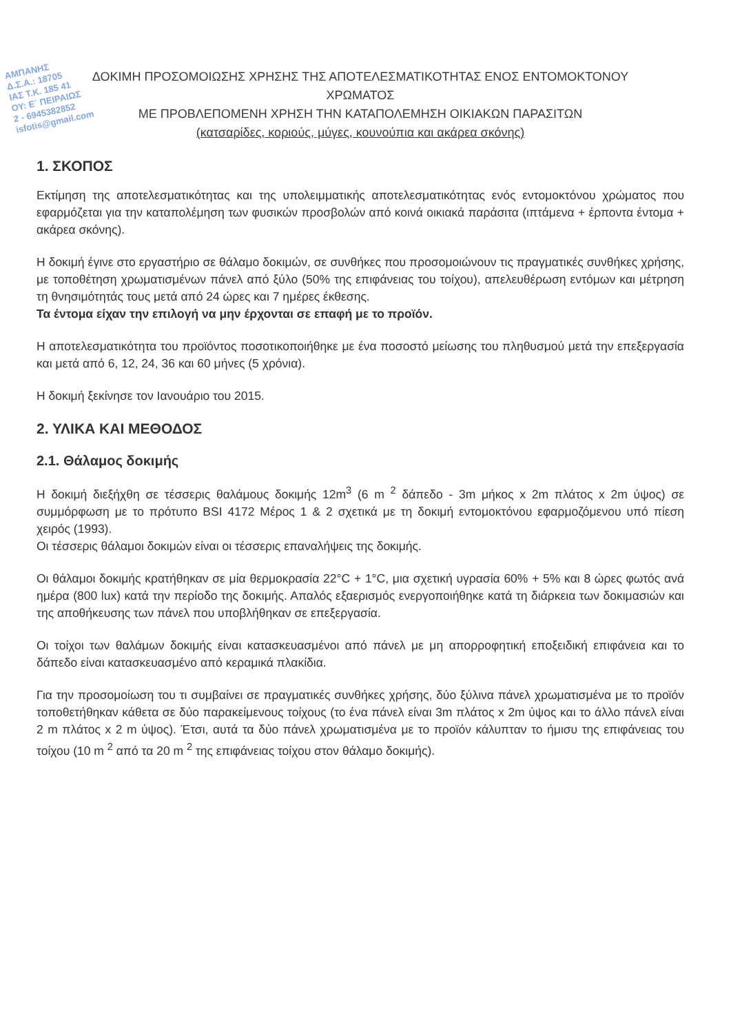ΑΜΠΑΝΗΣ
Δ.Σ.Α.: 18705
ΙΑΣ Τ.Κ. 185 41
ΟΥ: Ε΄ ΠΕΙΡΑΙΩΣ
2 - 6945382852
isfotis@gmail.com
ΔΟΚΙΜΗ ΠΡΟΣΟΜΟΙΩΣΗΣ ΧΡΗΣΗΣ ΤΗΣ ΑΠΟΤΕΛΕΣΜΑΤΙΚΟΤΗΤΑΣ ΕΝΟΣ ΕΝΤΟΜΟΚΤΟΝΟΥ
ΧΡΩΜΑΤΟΣ
ΜΕ ΠΡΟΒΛΕΠΟΜΕΝΗ ΧΡΗΣΗ ΤΗΝ ΚΑΤΑΠΟΛΕΜΗΣΗ ΟΙΚΙΑΚΩΝ ΠΑΡΑΣΙΤΩΝ
(κατσαρίδες, κοριούς, μύγες, κουνούπια και ακάρεα σκόνης)
1. ΣΚΟΠΟΣ
Εκτίμηση της αποτελεσματικότητας και της υπολειμματικής αποτελεσματικότητας ενός εντομοκτόνου χρώματος που εφαρμόζεται για την καταπολέμηση των φυσικών προσβολών από κοινά οικιακά παράσιτα (ιπτάμενα + έρποντα έντομα + ακάρεα σκόνης).
Η δοκιμή έγινε στο εργαστήριο σε θάλαμο δοκιμών, σε συνθήκες που προσομοιώνουν τις πραγματικές συνθήκες χρήσης, με τοποθέτηση χρωματισμένων πάνελ από ξύλο (50% της επιφάνειας του τοίχου), απελευθέρωση εντόμων και μέτρηση τη θνησιμότητάς τους μετά από 24 ώρες και 7 ημέρες έκθεσης.
Τα έντομα είχαν την επιλογή να μην έρχονται σε επαφή με το προϊόν.
Η αποτελεσματικότητα του προϊόντος ποσοτικοποιήθηκε με ένα ποσοστό μείωσης του πληθυσμού μετά την επεξεργασία και μετά από 6, 12, 24, 36 και 60 μήνες (5 χρόνια).
Η δοκιμή ξεκίνησε τον Ιανουάριο του 2015.
2. ΥΛΙΚΑ ΚΑΙ ΜΕΘΟΔΟΣ
2.1. Θάλαμος δοκιμής
Η δοκιμή διεξήχθη σε τέσσερις θαλάμους δοκιμής 12m<sup>3</sup> (6 m <sup>2</sup> δάπεδο - 3m μήκος x 2m πλάτος x 2m ύψος) σε συμμόρφωση με το πρότυπο BSI 4172 Μέρος 1 & 2 σχετικά με τη δοκιμή εντομοκτόνου εφαρμοζόμενου υπό πίεση χειρός (1993).
Οι τέσσερις θάλαμοι δοκιμών είναι οι τέσσερις επαναλήψεις της δοκιμής.
Οι θάλαμοι δοκιμής κρατήθηκαν σε μία θερμοκρασία 22°C + 1°C, μια σχετική υγρασία 60% + 5% και 8 ώρες φωτός ανά ημέρα (800 lux) κατά την περίοδο της δοκιμής. Απαλός εξαερισμός ενεργοποιήθηκε κατά τη διάρκεια των δοκιμασιών και της αποθήκευσης των πάνελ που υποβλήθηκαν σε επεξεργασία.
Οι τοίχοι των θαλάμων δοκιμής είναι κατασκευασμένοι από πάνελ με μη απορροφητική εποξειδική επιφάνεια και το δάπεδο είναι κατασκευασμένο από κεραμικά πλακίδια.
Για την προσομοίωση του τι συμβαίνει σε πραγματικές συνθήκες χρήσης, δύο ξύλινα πάνελ χρωματισμένα με το προϊόν τοποθετήθηκαν κάθετα σε δύο παρακείμενους τοίχους (το ένα πάνελ είναι 3m πλάτος x 2m ύψος και το άλλο πάνελ είναι 2 m πλάτος x 2 m ύψος). Έτσι, αυτά τα δύο πάνελ χρωματισμένα με το προϊόν κάλυπταν το ήμισυ της επιφάνειας του τοίχου (10 m <sup>2</sup> από τα 20 m <sup>2</sup> της επιφάνειας τοίχου στον θάλαμο δοκιμής).